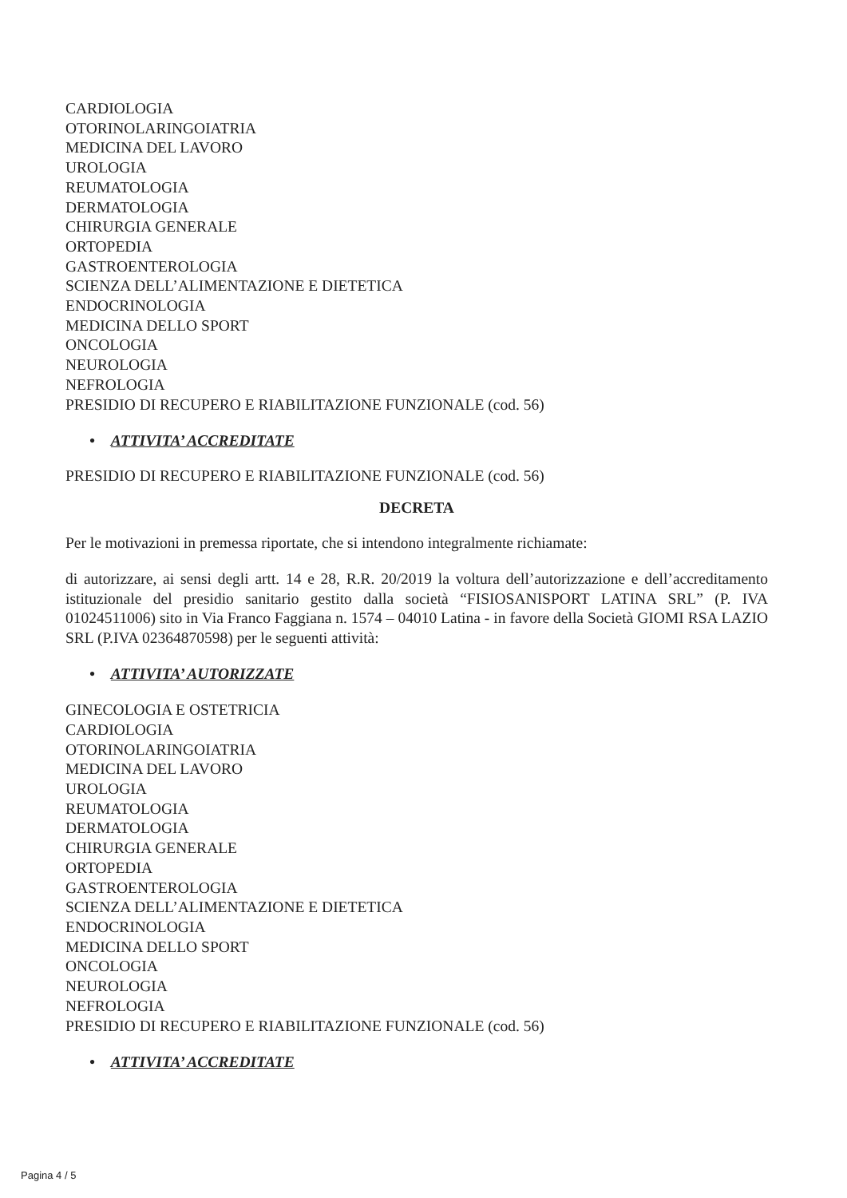CARDIOLOGIA
OTORINOLARINGOIATRIA
MEDICINA DEL LAVORO
UROLOGIA
REUMATOLOGIA
DERMATOLOGIA
CHIRURGIA GENERALE
ORTOPEDIA
GASTROENTEROLOGIA
SCIENZA DELL’ALIMENTAZIONE E DIETETICA
ENDOCRINOLOGIA
MEDICINA DELLO SPORT
ONCOLOGIA
NEUROLOGIA
NEFROLOGIA
PRESIDIO DI RECUPERO E RIABILITAZIONE FUNZIONALE (cod. 56)
• ATTIVITA’ ACCREDITATE
PRESIDIO DI RECUPERO E RIABILITAZIONE FUNZIONALE (cod. 56)
DECRETA
Per le motivazioni in premessa riportate, che si intendono integralmente richiamate:
di autorizzare, ai sensi degli artt. 14 e 28, R.R. 20/2019 la voltura dell’autorizzazione e dell’accreditamento istituzionale del presidio sanitario gestito dalla società “FISIOSANISPORT LATINA SRL” (P. IVA 01024511006) sito in Via Franco Faggiana n. 1574 – 04010 Latina - in favore della Società GIOMI RSA LAZIO SRL (P.IVA 02364870598) per le seguenti attività:
• ATTIVITA’ AUTORIZZATE
GINECOLOGIA E OSTETRICIA
CARDIOLOGIA
OTORINOLARINGOIATRIA
MEDICINA DEL LAVORO
UROLOGIA
REUMATOLOGIA
DERMATOLOGIA
CHIRURGIA GENERALE
ORTOPEDIA
GASTROENTEROLOGIA
SCIENZA DELL’ALIMENTAZIONE E DIETETICA
ENDOCRINOLOGIA
MEDICINA DELLO SPORT
ONCOLOGIA
NEUROLOGIA
NEFROLOGIA
PRESIDIO DI RECUPERO E RIABILITAZIONE FUNZIONALE (cod. 56)
• ATTIVITA’ ACCREDITATE
Pagina 4 / 5